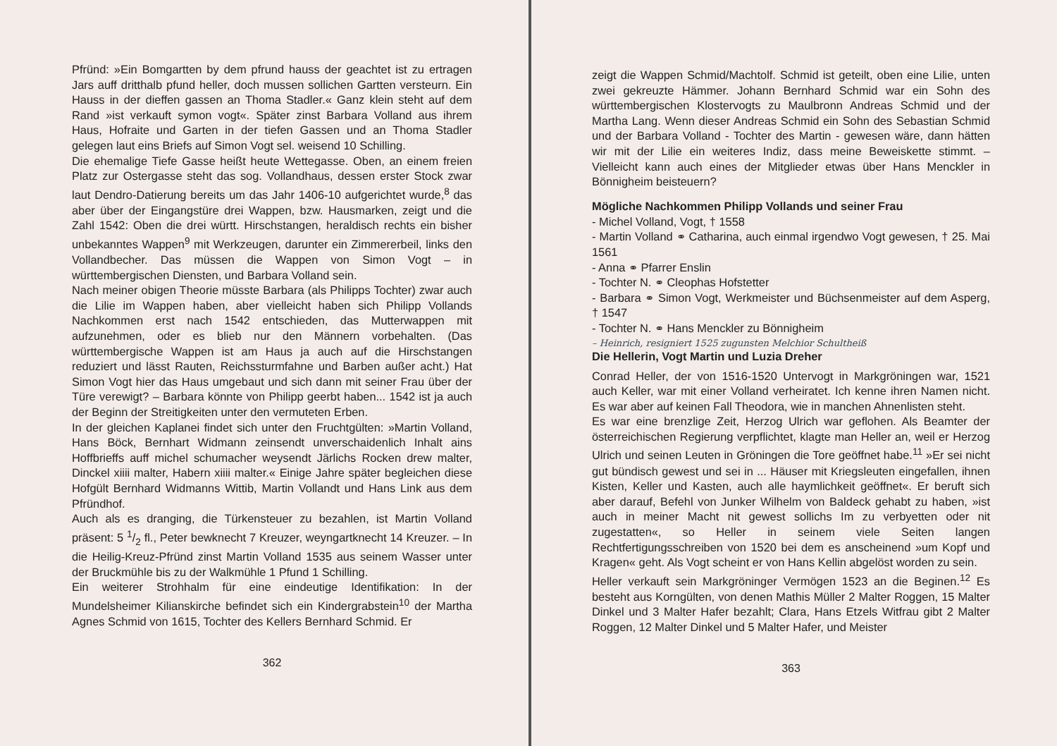Pfründ: »Ein Bomgartten by dem pfrund hauss der geachtet ist zu ertragen Jars auff dritthalb pfund heller, doch mussen sollichen Gartten versteurn. Ein Hauss in der dieffen gassen an Thoma Stadler.« Ganz klein steht auf dem Rand »ist verkauft symon vogt«. Später zinst Barbara Volland aus ihrem Haus, Hofraite und Garten in der tiefen Gassen und an Thoma Stadler gelegen laut eins Briefs auf Simon Vogt sel. weisend 10 Schilling.
Die ehemalige Tiefe Gasse heißt heute Wettegasse. Oben, an einem freien Platz zur Ostergasse steht das sog. Vollandhaus, dessen erster Stock zwar laut Dendro-Datierung bereits um das Jahr 1406-10 aufgerichtet wurde,<sup>8</sup> das aber über der Eingangstüre drei Wappen, bzw. Hausmarken, zeigt und die Zahl 1542: Oben die drei württ. Hirschstangen, heraldisch rechts ein bisher unbekanntes Wappen<sup>9</sup> mit Werkzeugen, darunter ein Zimmererbeil, links den Vollandbecher. Das müssen die Wappen von Simon Vogt – in württembergischen Diensten, und Barbara Volland sein.
Nach meiner obigen Theorie müsste Barbara (als Philipps Tochter) zwar auch die Lilie im Wappen haben, aber vielleicht haben sich Philipp Vollands Nachkommen erst nach 1542 entschieden, das Mutterwappen mit aufzunehmen, oder es blieb nur den Männern vorbehalten. (Das württembergische Wappen ist am Haus ja auch auf die Hirschstangen reduziert und lässt Rauten, Reichssturmfahne und Barben außer acht.) Hat Simon Vogt hier das Haus umgebaut und sich dann mit seiner Frau über der Türe verewigt? – Barbara könnte von Philipp geerbt haben... 1542 ist ja auch der Beginn der Streitigkeiten unter den vermuteten Erben.
In der gleichen Kaplanei findet sich unter den Fruchtgülten: »Martin Volland, Hans Böck, Bernhart Widmann zeinsendt unverschaidenlich Inhalt ains Hoffbrieffs auff michel schumacher weysendt Järlichs Rocken drew malter, Dinckel xiiii malter, Habern xiiii malter.« Einige Jahre später begleichen diese Hofgült Bernhard Widmanns Wittib, Martin Vollandt und Hans Link aus dem Pfründhof.
Auch als es dranging, die Türkensteuer zu bezahlen, ist Martin Volland präsent: 5 1/2 fl., Peter bewknecht 7 Kreuzer, weyngartknecht 14 Kreuzer. – In die Heilig-Kreuz-Pfründ zinst Martin Volland 1535 aus seinem Wasser unter der Bruckmühle bis zu der Walkmühle 1 Pfund 1 Schilling.
Ein weiterer Strohhalm für eine eindeutige Identifikation: In der Mundelsheimer Kilianskirche befindet sich ein Kindergrabstein<sup>10</sup> der Martha Agnes Schmid von 1615, Tochter des Kellers Bernhard Schmid. Er
362
zeigt die Wappen Schmid/Machtolf. Schmid ist geteilt, oben eine Lilie, unten zwei gekreuzte Hämmer. Johann Bernhard Schmid war ein Sohn des württembergischen Klostervogts zu Maulbronn Andreas Schmid und der Martha Lang. Wenn dieser Andreas Schmid ein Sohn des Sebastian Schmid und der Barbara Volland - Tochter des Martin - gewesen wäre, dann hätten wir mit der Lilie ein weiteres Indiz, dass meine Beweiskette stimmt. – Vielleicht kann auch eines der Mitglieder etwas über Hans Menckler in Bönnigheim beisteuern?
Mögliche Nachkommen Philipp Vollands und seiner Frau
- Michel Volland, Vogt, † 1558
- Martin Volland ⚭ Catharina, auch einmal irgendwo Vogt gewesen, † 25. Mai 1561
- Anna ⚭ Pfarrer Enslin
- Tochter N. ⚭ Cleophas Hofstetter
- Barbara ⚭ Simon Vogt, Werkmeister und Büchsenmeister auf dem Asperg, † 1547
- Tochter N. ⚭ Hans Menckler zu Bönnigheim
– Heinrich, resigniert 1525 zugunsten Melchior Schultheiß
Die Hellerin, Vogt Martin und Luzia Dreher
Conrad Heller, der von 1516-1520 Untervogt in Markgröningen war, 1521 auch Keller, war mit einer Volland verheiratet. Ich kenne ihren Namen nicht. Es war aber auf keinen Fall Theodora, wie in manchen Ahnenlisten steht.
Es war eine brenzlige Zeit, Herzog Ulrich war geflohen. Als Beamter der österreichischen Regierung verpflichtet, klagte man Heller an, weil er Herzog Ulrich und seinen Leuten in Gröningen die Tore geöffnet habe.<sup>11</sup> »Er sei nicht gut bündisch gewest und sei in ... Häuser mit Kriegsleuten eingefallen, ihnen Kisten, Keller und Kasten, auch alle haymlichkeit geöffnet«. Er beruft sich aber darauf, Befehl von Junker Wilhelm von Baldeck gehabt zu haben, »ist auch in meiner Macht nit gewest sollichs Im zu verbyetten oder nit zugestatten«, so Heller in seinem viele Seiten langen Rechtfertigungsschreiben von 1520 bei dem es anscheinend »um Kopf und Kragen« geht. Als Vogt scheint er von Hans Kellin abgelöst worden zu sein.
Heller verkauft sein Markgröninger Vermögen 1523 an die Beginen.<sup>12</sup> Es besteht aus Korngülten, von denen Mathis Müller 2 Malter Roggen, 15 Malter Dinkel und 3 Malter Hafer bezahlt; Clara, Hans Etzels Witfrau gibt 2 Malter Roggen, 12 Malter Dinkel und 5 Malter Hafer, und Meister
363